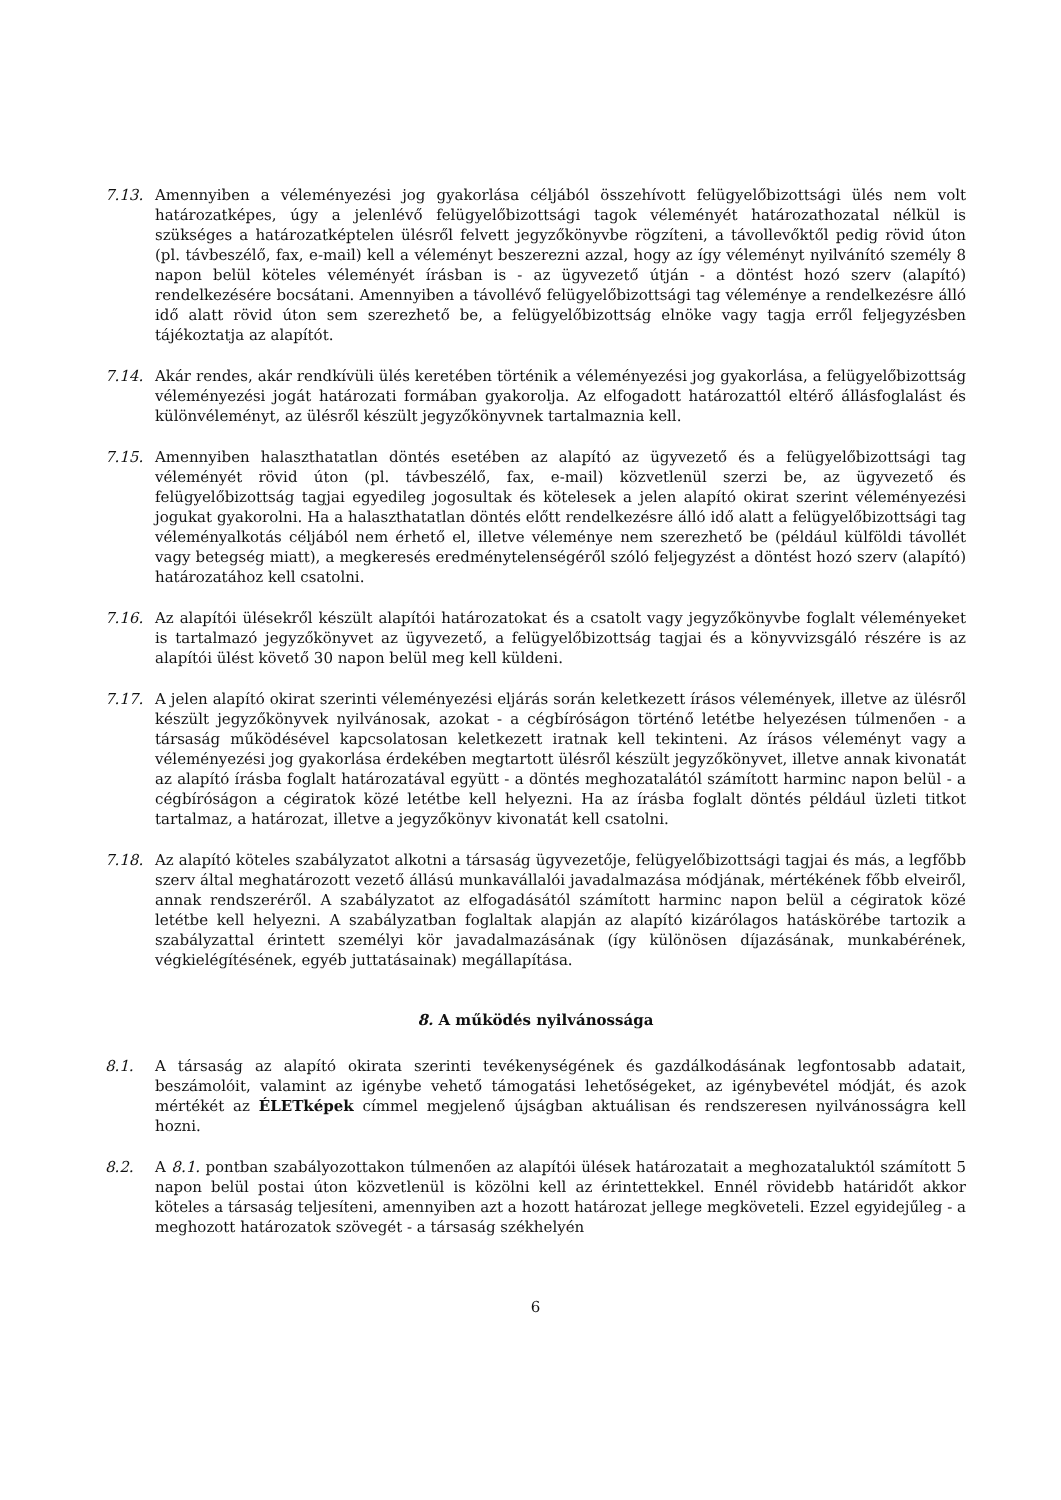7.13. Amennyiben a véleményezési jog gyakorlása céljából összehívott felügyelőbizottsági ülés nem volt határozatképes, úgy a jelenlévő felügyelőbizottsági tagok véleményét határozathozatal nélkül is szükséges a határozatképtelen ülésről felvett jegyzőkönyvbe rögzíteni, a távollevőktől pedig rövid úton (pl. távbeszélő, fax, e-mail) kell a véleményt beszerezni azzal, hogy az így véleményt nyilvánító személy 8 napon belül köteles véleményét írásban is - az ügyvezető útján - a döntést hozó szerv (alapító) rendelkezésére bocsátani. Amennyiben a távollévő felügyelőbizottsági tag véleménye a rendelkezésre álló idő alatt rövid úton sem szerezhető be, a felügyelőbizottság elnöke vagy tagja erről feljegyzésben tájékoztatja az alapítót.
7.14. Akár rendes, akár rendkívüli ülés keretében történik a véleményezési jog gyakorlása, a felügyelőbizottság véleményezési jogát határozati formában gyakorolja. Az elfogadott határozattól eltérő állásfoglalást és különvéleményt, az ülésről készült jegyzőkönyvnek tartalmaznia kell.
7.15. Amennyiben halaszthatatlan döntés esetében az alapító az ügyvezető és a felügyelőbizottsági tag véleményét rövid úton (pl. távbeszélő, fax, e-mail) közvetlenül szerzi be, az ügyvezető és felügyelőbizottság tagjai egyedileg jogosultak és kötelesek a jelen alapító okirat szerint véleményezési jogukat gyakorolni. Ha a halaszthatatlan döntés előtt rendelkezésre álló idő alatt a felügyelőbizottsági tag véleményalkotás céljából nem érhető el, illetve véleménye nem szerezhető be (például külföldi távollét vagy betegség miatt), a megkeresés eredménytelenségéről szóló feljegyzést a döntést hozó szerv (alapító) határozatához kell csatolni.
7.16. Az alapítói ülésekről készült alapítói határozatokat és a csatolt vagy jegyzőkönyvbe foglalt véleményeket is tartalmazó jegyzőkönyvet az ügyvezető, a felügyelőbizottság tagjai és a könyvvizsgáló részére is az alapítói ülést követő 30 napon belül meg kell küldeni.
7.17. A jelen alapító okirat szerinti véleményezési eljárás során keletkezett írásos vélemények, illetve az ülésről készült jegyzőkönyvek nyilvánosak, azokat - a cégbíróságon történő letétbe helyezésen túlmenően - a társaság működésével kapcsolatosan keletkezett iratnak kell tekinteni. Az írásos véleményt vagy a véleményezési jog gyakorlása érdekében megtartott ülésről készült jegyzőkönyvet, illetve annak kivonatát az alapító írásba foglalt határozatával együtt - a döntés meghozatalától számított harminc napon belül - a cégbíróságon a cégiratok közé letétbe kell helyezni. Ha az írásba foglalt döntés például üzleti titkot tartalmaz, a határozat, illetve a jegyzőkönyv kivonatát kell csatolni.
7.18. Az alapító köteles szabályzatot alkotni a társaság ügyvezetője, felügyelőbizottsági tagjai és más, a legfőbb szerv által meghatározott vezető állású munkavállalói javadalmazása módjának, mértékének főbb elveiről, annak rendszeréről. A szabályzatot az elfogadásától számított harminc napon belül a cégiratok közé letétbe kell helyezni. A szabályzatban foglaltak alapján az alapító kizárólagos hatáskörébe tartozik a szabályzattal érintett személyi kör javadalmazásának (így különösen díjazásának, munkabérének, végkielégítésének, egyéb juttatásainak) megállapítása.
8. A működés nyilvánossága
8.1. A társaság az alapító okirata szerinti tevékenységének és gazdálkodásának legfontosabb adatait, beszámolóit, valamint az igénybe vehető támogatási lehetőségeket, az igénybevétel módját, és azok mértékét az ÉLETképek címmel megjelenő újságban aktuálisan és rendszeresen nyilvánosságra kell hozni.
8.2. A 8.1. pontban szabályozottakon túlmenően az alapítói ülések határozatait a meghozataluktól számított 5 napon belül postai úton közvetlenül is közölni kell az érintettekkel. Ennél rövidebb határidőt akkor köteles a társaság teljesíteni, amennyiben azt a hozott határozat jellege megköveteli. Ezzel egyidejűleg - a meghozott határozatok szövegét - a társaság székhelyén
6